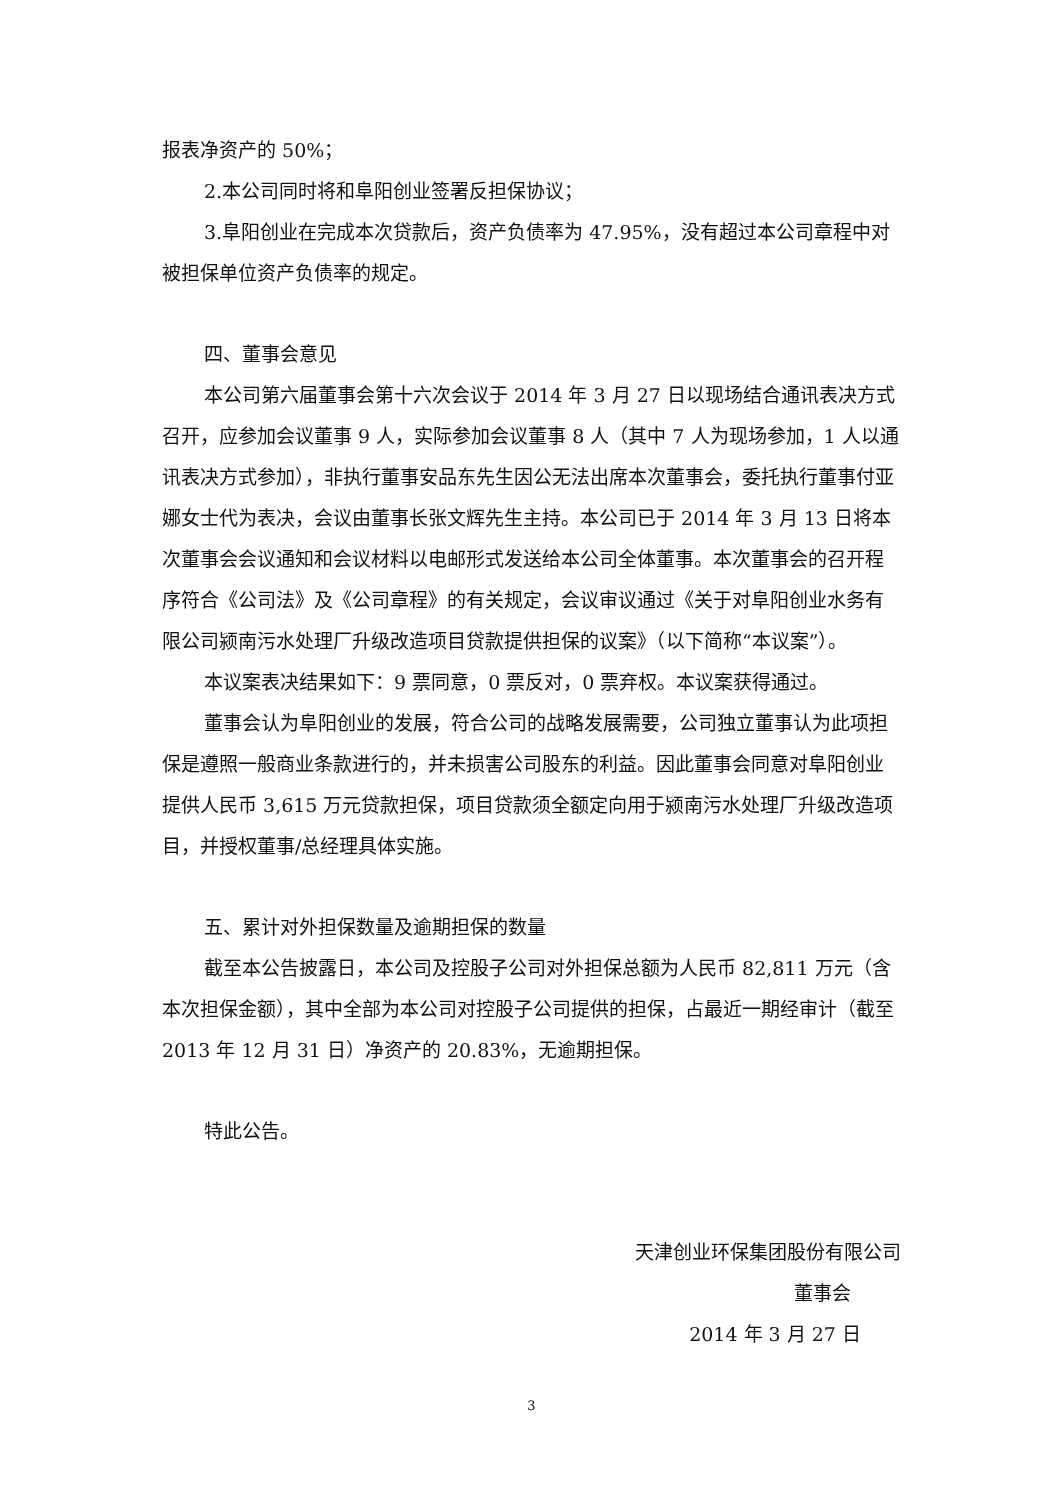报表净资产的 50%；
2.本公司同时将和阜阳创业签署反担保协议；
3.阜阳创业在完成本次贷款后，资产负债率为 47.95%，没有超过本公司章程中对被担保单位资产负债率的规定。
四、董事会意见
本公司第六届董事会第十六次会议于 2014 年 3 月 27 日以现场结合通讯表决方式召开，应参加会议董事 9 人，实际参加会议董事 8 人（其中 7 人为现场参加，1 人以通讯表决方式参加），非执行董事安品东先生因公无法出席本次董事会，委托执行董事付亚娜女士代为表决，会议由董事长张文辉先生主持。本公司已于 2014 年 3 月 13 日将本次董事会会议通知和会议材料以电邮形式发送给本公司全体董事。本次董事会的召开程序符合《公司法》及《公司章程》的有关规定，会议审议通过《关于对阜阳创业水务有限公司颍南污水处理厂升级改造项目贷款提供担保的议案》（以下简称“本议案”）。
本议案表决结果如下：9 票同意，0 票反对，0 票弃权。本议案获得通过。
董事会认为阜阳创业的发展，符合公司的战略发展需要，公司独立董事认为此项担保是遵照一般商业条款进行的，并未损害公司股东的利益。因此董事会同意对阜阳创业提供人民币 3,615 万元贷款担保，项目贷款须全额定向用于颍南污水处理厂升级改造项目，并授权董事/总经理具体实施。
五、累计对外担保数量及逾期担保的数量
截至本公告披露日，本公司及控股子公司对外担保总额为人民币 82,811 万元（含本次担保金额），其中全部为本公司对控股子公司提供的担保，占最近一期经审计（截至 2013 年 12 月 31 日）净资产的 20.83%，无逾期担保。
特此公告。
天津创业环保集团股份有限公司
董事会
2014 年 3 月 27 日
3